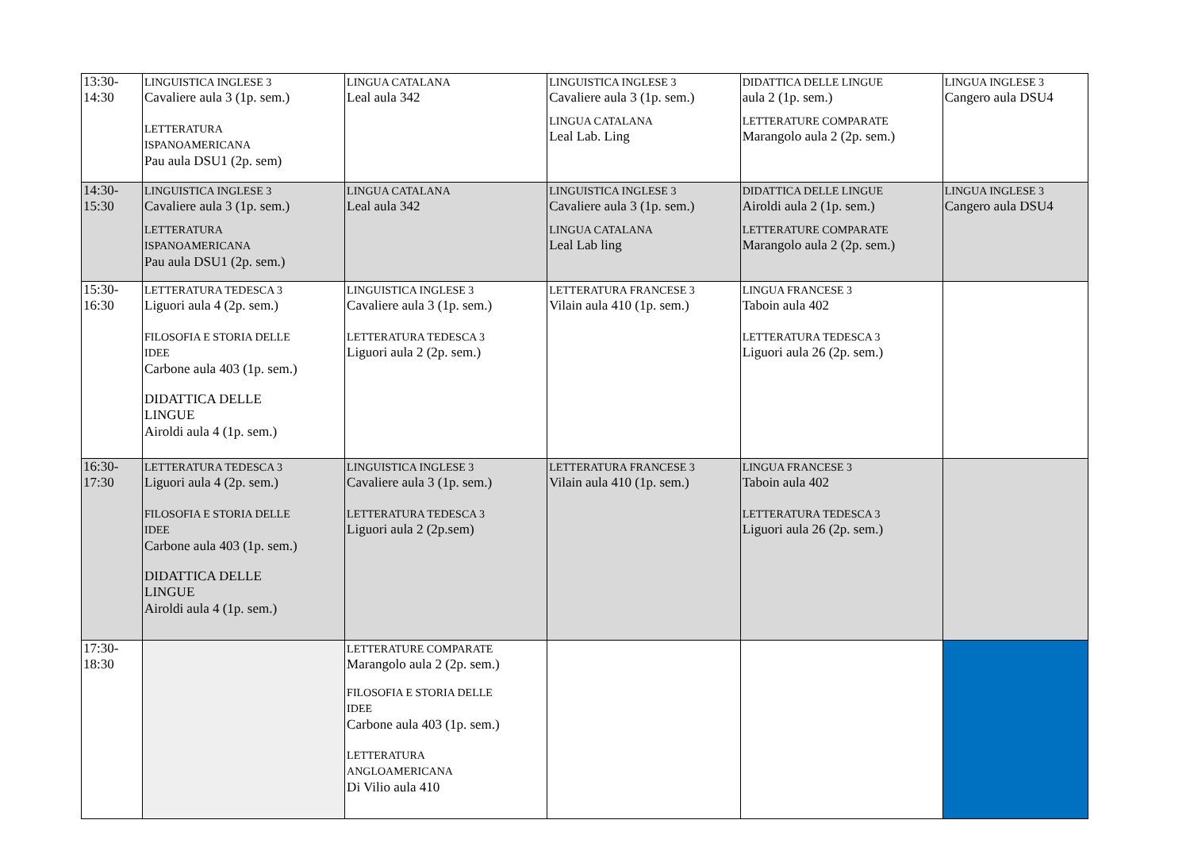| 13:30- 14:30 | LINGUISTICA INGLESE 3 Cavaliere aula 3 (1p. sem.) LETTERATURA ISPANOAMERICANA Pau aula DSU1 (2p. sem) | LINGUA CATALANA Leal aula 342 | LINGUISTICA INGLESE 3 Cavaliere aula 3 (1p. sem.) LINGUA CATALANA Leal Lab. Ling | DIDATTICA DELLE LINGUE aula 2 (1p. sem.) LETTERATURE COMPARATE Marangolo aula 2 (2p. sem.) | LINGUA INGLESE 3 Cangero aula DSU4 |
| 14:30- 15:30 | LINGUISTICA INGLESE 3 Cavaliere aula 3 (1p. sem.) LETTERATURA ISPANOAMERICANA Pau aula DSU1 (2p. sem.) | LINGUA CATALANA Leal aula 342 | LINGUISTICA INGLESE 3 Cavaliere aula 3 (1p. sem.) LINGUA CATALANA Leal Lab ling | DIDATTICA DELLE LINGUE Airoldi aula 2 (1p. sem.) LETTERATURE COMPARATE Marangolo aula 2 (2p. sem.) | LINGUA INGLESE 3 Cangero aula DSU4 |
| 15:30- 16:30 | LETTERATURA TEDESCA 3 Liguori aula 4 (2p. sem.) FILOSOFIA E STORIA DELLE IDEE Carbone aula 403 (1p. sem.) DIDATTICA DELLE LINGUE Airoldi aula 4 (1p. sem.) | LINGUISTICA INGLESE 3 Cavaliere aula 3 (1p. sem.) LETTERATURA TEDESCA 3 Liguori aula 2 (2p. sem.) | LETTERATURA FRANCESE 3 Vilain aula 410 (1p. sem.) | LINGUA FRANCESE 3 Taboin aula 402 LETTERATURA TEDESCA 3 Liguori aula 26 (2p. sem.) | |
| 16:30- 17:30 | LETTERATURA TEDESCA 3 Liguori aula 4 (2p. sem.) FILOSOFIA E STORIA DELLE IDEE Carbone aula 403 (1p. sem.) DIDATTICA DELLE LINGUE Airoldi aula 4 (1p. sem.) | LINGUISTICA INGLESE 3 Cavaliere aula 3 (1p. sem.) LETTERATURA TEDESCA 3 Liguori aula 2 (2p.sem) | LETTERATURA FRANCESE 3 Vilain aula 410 (1p. sem.) | LINGUA FRANCESE 3 Taboin aula 402 LETTERATURA TEDESCA 3 Liguori aula 26 (2p. sem.) | |
| 17:30- 18:30 | | LETTERATURE COMPARATE Marangolo aula 2 (2p. sem.) FILOSOFIA E STORIA DELLE IDEE Carbone aula 403 (1p. sem.) LETTERATURA ANGLOAMERICANA Di Vilio aula 410 | | | |